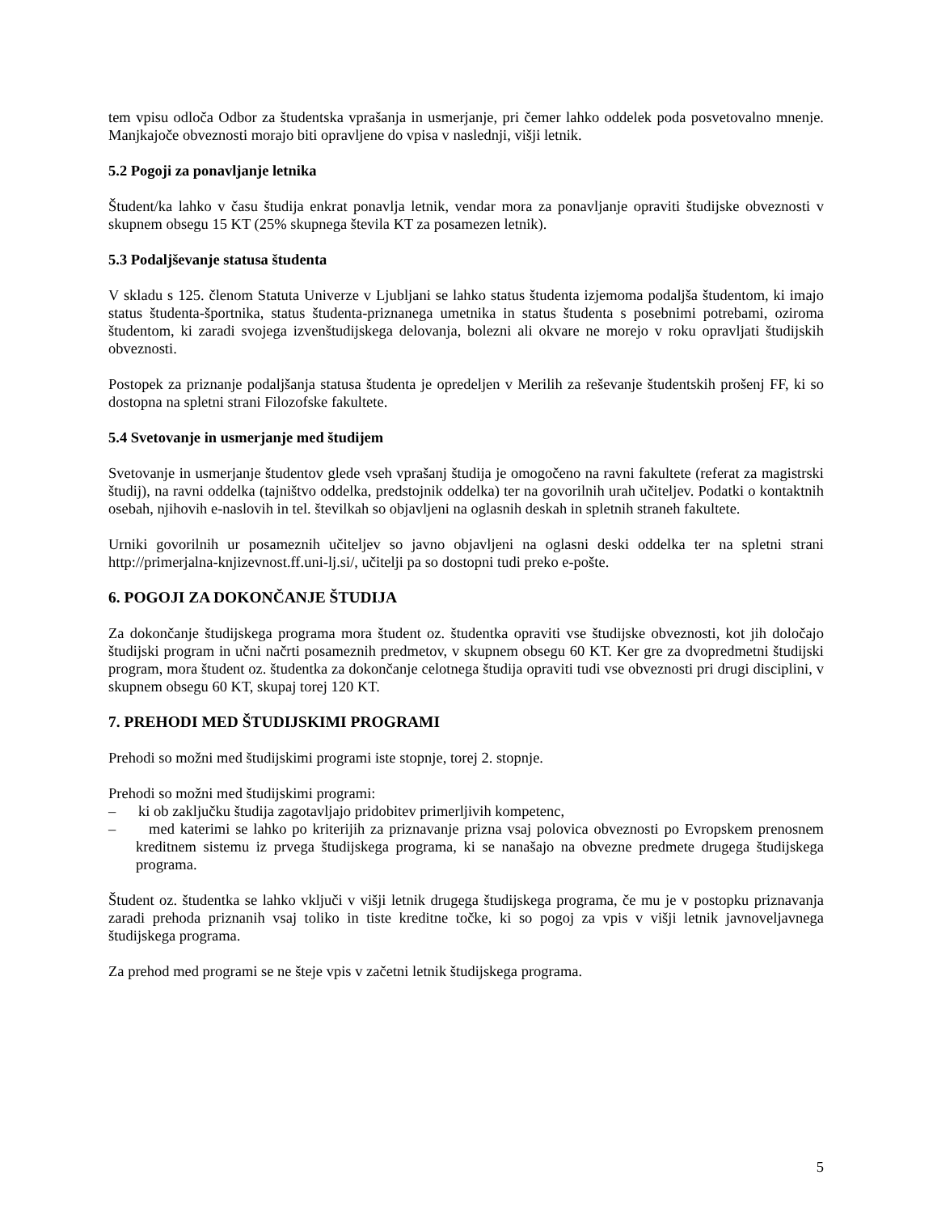tem vpisu odloča Odbor za študentska vprašanja in usmerjanje, pri čemer lahko oddelek poda posvetovalno mnenje. Manjkajoče obveznosti morajo biti opravljene do vpisa v naslednji, višji letnik.
5.2 Pogoji za ponavljanje letnika
Študent/ka lahko v času študija enkrat ponavlja letnik, vendar mora za ponavljanje opraviti študijske obveznosti v skupnem obsegu 15 KT (25% skupnega števila KT za posamezen letnik).
5.3 Podaljševanje statusa študenta
V skladu s 125. členom Statuta Univerze v Ljubljani se lahko status študenta izjemoma podaljša študentom, ki imajo status študenta-športnika, status študenta-priznanega umetnika in status študenta s posebnimi potrebami, oziroma študentom, ki zaradi svojega izvenštudijskega delovanja, bolezni ali okvare ne morejo v roku opravljati študijskih obveznosti.
Postopek za priznanje podaljšanja statusa študenta je opredeljen v Merilih za reševanje študentskih prošenj FF, ki so dostopna na spletni strani Filozofske fakultete.
5.4 Svetovanje in usmerjanje med študijem
Svetovanje in usmerjanje študentov glede vseh vprašanj študija je omogočeno na ravni fakultete (referat za magistrski študij), na ravni oddelka (tajništvo oddelka, predstojnik oddelka) ter na govorilnih urah učiteljev. Podatki o kontaktnih osebah, njihovih e-naslovih in tel. številkah so objavljeni na oglasnih deskah in spletnih straneh fakultete.
Urniki govorilnih ur posameznih učiteljev so javno objavljeni na oglasni deski oddelka ter na spletni strani http://primerjalna-knjizevnost.ff.uni-lj.si/, učitelji pa so dostopni tudi preko e-pošte.
6. POGOJI ZA DOKONČANJE ŠTUDIJA
Za dokončanje študijskega programa mora študent oz. študentka opraviti vse študijske obveznosti, kot jih določajo študijski program in učni načrti posameznih predmetov, v skupnem obsegu 60 KT. Ker gre za dvopredmetni študijski program, mora študent oz. študentka za dokončanje celotnega študija opraviti tudi vse obveznosti pri drugi disciplini, v skupnem obsegu 60 KT, skupaj torej 120 KT.
7. PREHODI MED ŠTUDIJSKIMI PROGRAMI
Prehodi so možni med študijskimi programi iste stopnje, torej 2. stopnje.
Prehodi so možni med študijskimi programi:
– ki ob zaključku študija zagotavljajo pridobitev primerljivih kompetenc,
– med katerimi se lahko po kriterijih za priznavanje prizna vsaj polovica obveznosti po Evropskem prenosnem kreditnem sistemu iz prvega študijskega programa, ki se nanašajo na obvezne predmete drugega študijskega programa.
Študent oz. študentka se lahko vključi v višji letnik drugega študijskega programa, če mu je v postopku priznavanja zaradi prehoda priznanih vsaj toliko in tiste kreditne točke, ki so pogoj za vpis v višji letnik javnoveljavnega študijskega programa.
Za prehod med programi se ne šteje vpis v začetni letnik študijskega programa.
5